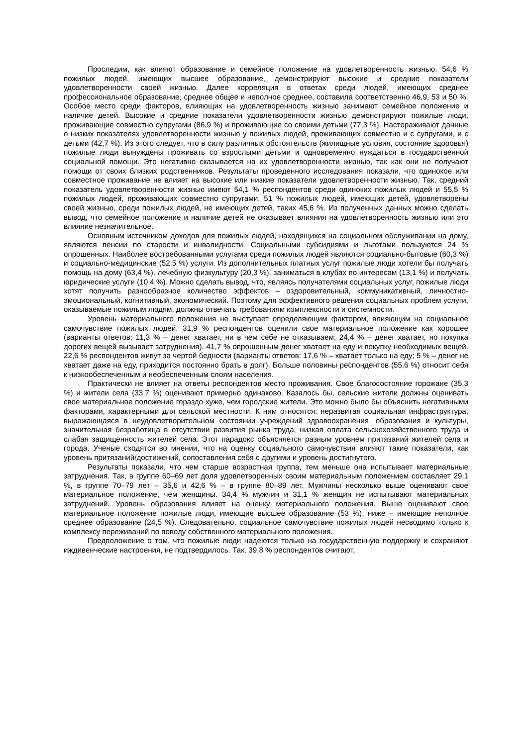Проследим, как влияют образование и семейное положение на удовлетворенность жизнью. 54,6 % пожилых людей, имеющих высшее образование, демонстрируют высокие и средние показатели удовлетворенности своей жизнью. Далее корреляция в ответах среди людей, имеющих среднее профессиональное образование, среднее общее и неполное среднее, составила соответственно 46,9, 53 и 50 %. Особое место среди факторов, влияющих на удовлетворенность жизнью занимают семейное положение и наличие детей. Высокие и средние показатели удовлетворенности жизнью демонстрируют пожилые люди, проживающие совместно супругами (86,9 %) и проживающие со своими детьми (77,3 %). Настораживают данные о низких показателях удовлетворенности жизнью у пожилых людей, проживающих совместно и с супругами, и с детьми (42,7 %). Из этого следует, что в силу различных обстоятельств (жилищные условия, состояние здоровья) пожилые люди вынуждены проживать со взрослыми детьми и одновременно нуждаться в государственной социальной помощи. Это негативно сказывается на их удовлетворенности жизнью, так как они не получают помощи от своих близких родственников. Результаты проведенного исследования показали, что одинокое или совместное проживание не влияет на высокие или низкие показатели удовлетворенности жизнью. Так, средний показатель удовлетворенности жизнью имеют 54,1 % респондентов среди одиноких пожилых людей и 55,5 % пожилых людей, проживающих совместно супругами. 51 % пожилых людей, имеющих детей, удовлетворены своей жизнью, среди пожилых людей, не имеющих детей, таких 45,6 %. Из полученных данных можно сделать вывод, что семейное положение и наличие детей не оказывает влияния на удовлетворенность жизнью или это влияние незначительное.
Основным источником доходов для пожилых людей, находящихся на социальном обслуживании на дому, являются пенсии по старости и инвалидности. Социальными субсидиями и льготами пользуются 24 % опрошенных. Наиболее востребованными услугами среди пожилых людей являются социально-бытовые (60,3 %) и социально-медицинские (52,5 %) услуги. Из дополнительных платных услуг пожилые люди хотели бы получать помощь на дому (63,4 %), лечебную физкультуру (20,3 %), заниматься в клубах по интересам (13,1 %) и получать юридические услуги (10,4 %). Можно сделать вывод, что, являясь получателями социальных услуг, пожилые люди хотят получить разнообразное количество эффектов – оздоровительный, коммуникативный, личностно-эмоциональный, когнитивный, экономический. Поэтому для эффективного решения социальных проблем услуги, оказываемые пожилым людям, должны отвечать требованиям комплексности и системности.
Уровень материального положения не выступает определяющим фактором, влияющим на социальное самочувствие пожилых людей. 31,9 % респондентов оценили свое материальное положение как хорошее (варианты ответов: 11,3 % – денег хватает, ни в чем себе не отказываем; 24,4 % – денег хватает, но покупка дорогих вещей вызывает затруднения). 41,7 % опрошенным денег хватает на еду и покупку необходимых вещей. 22,6 % респондентов живут за чертой бедности (варианты ответов: 17,6 % – хватает только на еду; 5 % – денег не хватает даже на еду, приходится постоянно брать в долг). Больше половины респондентов (55,6 %) относит себя к низкообеспеченным и необеспеченным слоям населения.
Практически не влияет на ответы респондентов место проживания. Свое благосостояние горожане (35,3 %) и жители села (33,7 %) оценивают примерно одинаково. Казалось бы, сельские жители должны оценивать свое материальное положение гораздо хуже, чем городские жители. Это можно было бы объяснить негативными факторами, характерными для сельской местности. К ним относятся: неразвитая социальная инфраструктура, выражающаяся в неудовлетворительном состоянии учреждений здравоохранения, образования и культуры, значительная безработица в отсутствии развития рынка труда, низкая оплата сельскохозяйственного труда и слабая защищенность жителей села. Этот парадокс объясняется разным уровнем притязаний жителей села и города. Ученые сходятся во мнении, что на оценку социального самочувствия влияют такие показатели, как уровень притязаний/достижений, сопоставления себя с другими и уровень достигнутого.
Результаты показали, что чем старше возрастная группа, тем меньше она испытывает материальные затруднения. Так, в группе 60–69 лет доля удовлетворенных своим материальным положением составляет 29,1 %, в группе 70–79 лет – 35,6 и 42,6 % – в группе 80–89 лет. Мужчины несколько выше оценивают свое материальное положение, чем женщины. 34,4 % мужчин и 31,1 % женщин не испытывают материальных затруднений. Уровень образования влияет на оценку материального положения. Выше оценивают свое материальное положение пожилые люди, имеющие высшее образование (53 %), ниже – имеющие неполное среднее образование (24,5 %). Следовательно, социальное самочувствие пожилых людей несводимо только к комплексу переживаний по поводу собственного материального положения.
Предположение о том, что пожилые люди надеются только на государственную поддержку и сохраняют иждивенческие настроения, не подтвердилось. Так, 39,8 % респондентов считают,